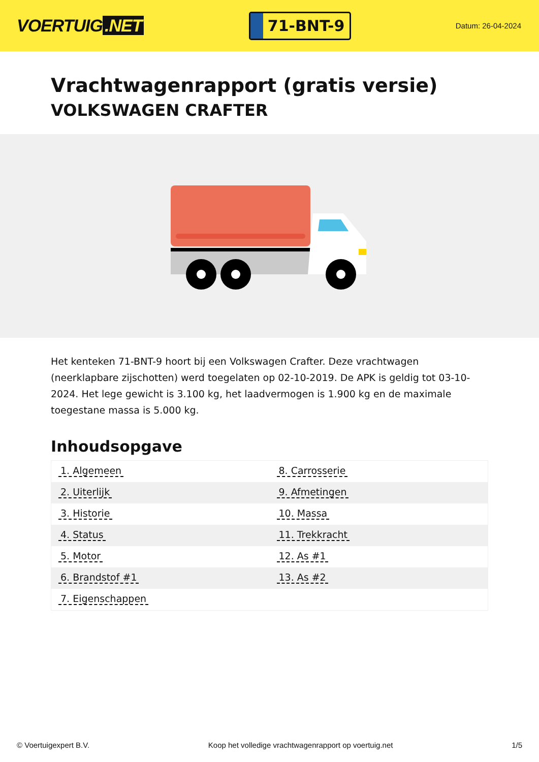VOERTUIG.NET
71-BNT-9
Datum: 26-04-2024
Vrachtwagenrapport (gratis versie)
VOLKSWAGEN CRAFTER
Het kenteken 71-BNT-9 hoort bij een Volkswagen Crafter. Deze vrachtwagen (neerklapbare zijschotten) werd toegelaten op 02-10-2019. De APK is geldig tot 03-10-2024. Het lege gewicht is 3.100 kg, het laadvermogen is 1.900 kg en de maximale toegestane massa is 5.000 kg.
Inhoudsopgave
| 1. Algemeen | 8. Carrosserie |
| 2. Uiterlijk | 9. Afmetingen |
| 3. Historie | 10. Massa |
| 4. Status | 11. Trekkracht |
| 5. Motor | 12. As #1 |
| 6. Brandstof #1 | 13. As #2 |
| 7. Eigenschappen | |
© Voertuigexpert B.V. Koop het volledige vrachtwagenrapport op voertuig.net
1/5